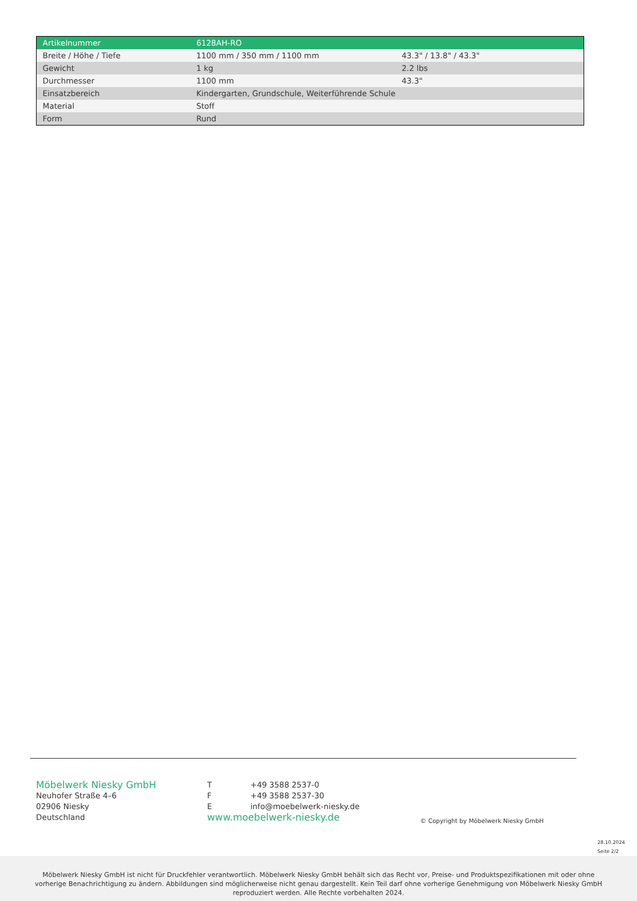| Artikelnummer | 6128AH-RO | |
| Breite / Höhe / Tiefe | 1100 mm / 350 mm / 1100 mm | 43.3" / 13.8" / 43.3" |
| Gewicht | 1 kg | 2.2 lbs |
| Durchmesser | 1100 mm | 43.3" |
| Einsatzbereich | Kindergarten, Grundschule, Weiterführende Schule | |
| Material | Stoff | |
| Form | Rund | |
Möbelwerk Niesky GmbH
Neuhofer Straße 4–6
02906 Niesky
Deutschland
T +49 3588 2537-0
F +49 3588 2537-30
Einfo@moebelwerk-niesky.de
www.moebelwerk-niesky.de
© Copyright by Möbelwerk Niesky GmbH
28.10.2024
Seite 2/2
Möbelwerk Niesky GmbH ist nicht für Druckfehler verantwortlich. Möbelwerk Niesky GmbH behält sich das Recht vor, Preise- und Produktspezifikationen mit oder ohne
vorherige Benachrichtigung zu ändern. Abbildungen sind möglicherweise nicht genau dargestellt. Kein Teil darf ohne vorherige Genehmigung von Möbelwerk Niesky GmbH
reproduziert werden. Alle Rechte vorbehalten 2024.